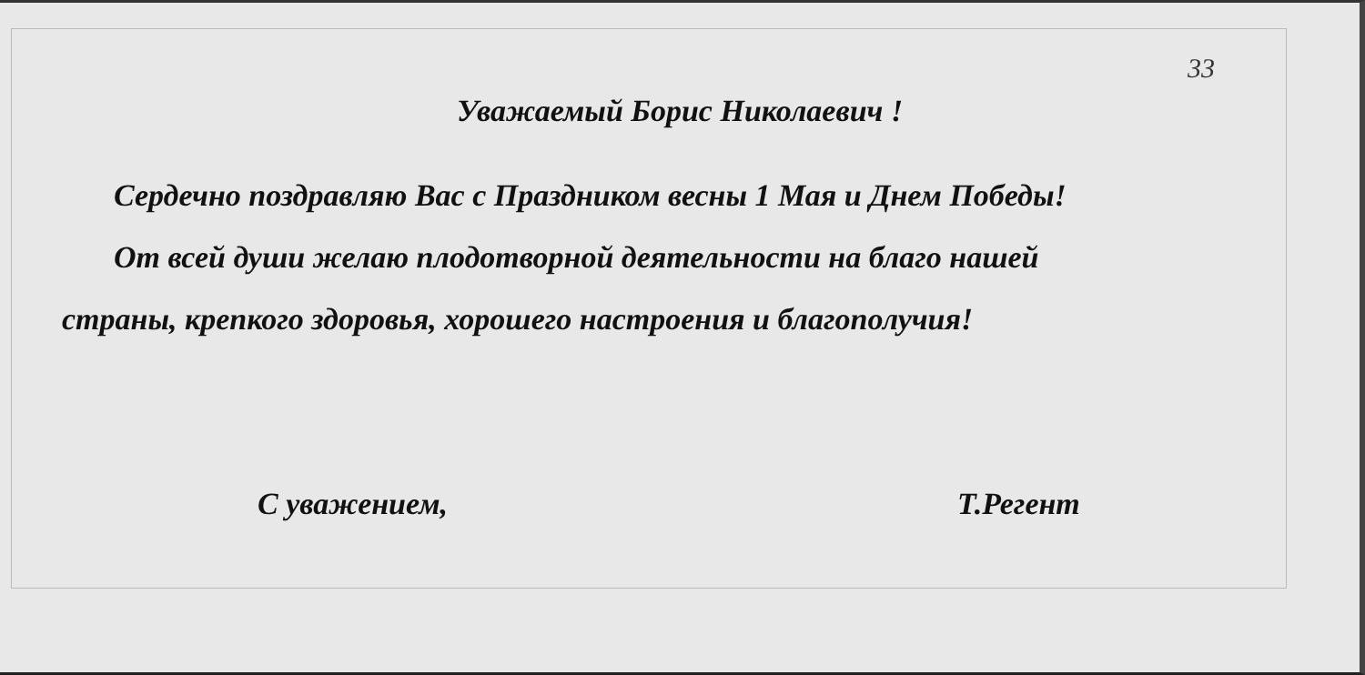33
Уважаемый Борис Николаевич !
Сердечно поздравляю Вас с Праздником весны 1 Мая и Днем Победы!
От всей души желаю плодотворной деятельности на благо нашей
страны, крепкого здоровья, хорошего настроения и благополучия!
С уважением, Т.Регент